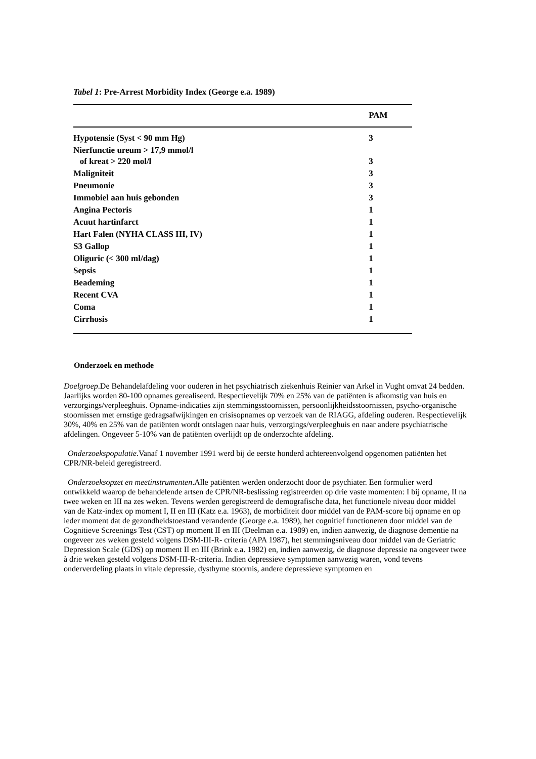Tabel 1: Pre-Arrest Morbidity Index (George e.a. 1989)
| | PAM |
| --- | --- |
| Hypotensie (Syst < 90 mm Hg) | 3 |
| Nierfunctie ureum > 17,9 mmol/l of kreat > 220 mol/l | 3 |
| Maligniteit | 3 |
| Pneumonie | 3 |
| Immobiel aan huis gebonden | 3 |
| Angina Pectoris | 1 |
| Acuut hartinfarct | 1 |
| Hart Falen (NYHA CLASS III, IV) | 1 |
| S3 Gallop | 1 |
| Oliguric (< 300 ml/dag) | 1 |
| Sepsis | 1 |
| Beademing | 1 |
| Recent CVA | 1 |
| Coma | 1 |
| Cirrhosis | 1 |
Onderzoek en methode
Doelgroep.De Behandelafdeling voor ouderen in het psychiatrisch ziekenhuis Reinier van Arkel in Vught omvat 24 bedden. Jaarlijks worden 80-100 opnames gerealiseerd. Respectievelijk 70% en 25% van de patiënten is afkomstig van huis en verzorgings/verpleeghuis. Opname-indicaties zijn stemmingsstoornissen, persoonlijkheidsstoornissen, psycho-organische stoornissen met ernstige gedragsafwijkingen en crisisopnames op verzoek van de RIAGG, afdeling ouderen. Respectievelijk 30%, 40% en 25% van de patiënten wordt ontslagen naar huis, verzorgings/verpleeghuis en naar andere psychiatrische afdelingen. Ongeveer 5-10% van de patiënten overlijdt op de onderzochte afdeling.
Onderzoekspopulatie.Vanaf 1 november 1991 werd bij de eerste honderd achtereenvolgend opgenomen patiënten het CPR/NR-beleid geregistreerd.
Onderzoeksopzet en meetinstrumenten.Alle patiënten werden onderzocht door de psychiater. Een formulier werd ontwikkeld waarop de behandelende artsen de CPR/NR-beslissing registreerden op drie vaste momenten: I bij opname, II na twee weken en III na zes weken. Tevens werden geregistreerd de demografische data, het functionele niveau door middel van de Katz-index op moment I, II en III (Katz e.a. 1963), de morbiditeit door middel van de PAM-score bij opname en op ieder moment dat de gezondheidstoestand veranderde (George e.a. 1989), het cognitief functioneren door middel van de Cognitieve Screenings Test (CST) op moment II en III (Deelman e.a. 1989) en, indien aanwezig, de diagnose dementie na ongeveer zes weken gesteld volgens DSM-III-R- criteria (APA 1987), het stemmingsniveau door middel van de Geriatric Depression Scale (GDS) op moment II en III (Brink e.a. 1982) en, indien aanwezig, de diagnose depressie na ongeveer twee à drie weken gesteld volgens DSM-III-R-criteria. Indien depressieve symptomen aanwezig waren, vond tevens onderverdeling plaats in vitale depressie, dysthyme stoornis, andere depressieve symptomen en